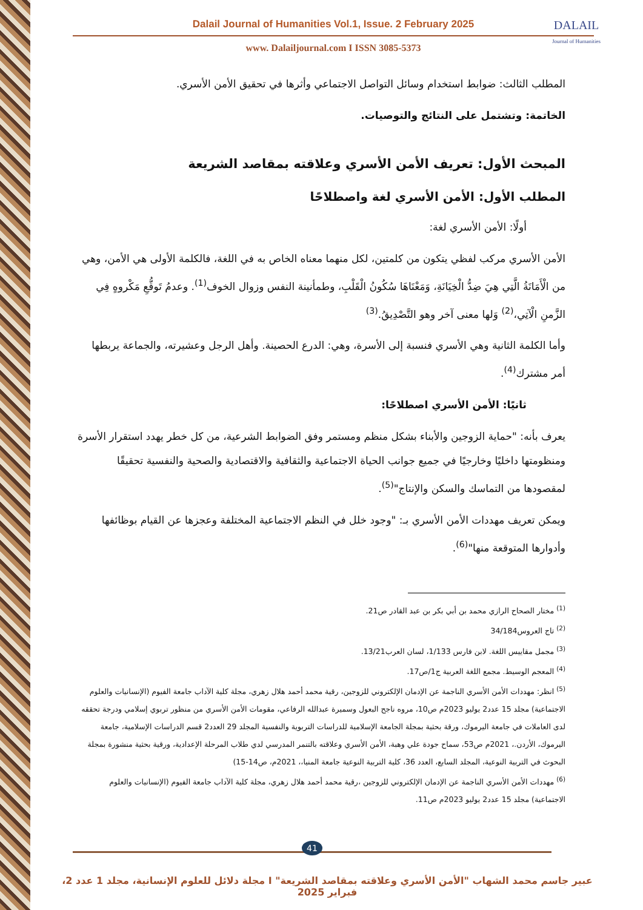DALAIL
Journal of Humanities
Dalail Journal of Humanities Vol.1, Issue. 2 February 2025
www. Dalailjournal.com I ISSN 3085-5373
المطلب الثالث: ضوابط استخدام وسائل التواصل الاجتماعي وأثرها في تحقيق الأمن الأسري.
الخاتمة: وتشتمل على النتائج والتوصيات.
المبحث الأول: تعريف الأمن الأسري وعلاقته بمقاصد الشريعة
المطلب الأول: الأمن الأسري لغة واصطلاحًا
أولًا: الأمن الأسري لغة:
الأمن الأسري مركب لفظي يتكون من كلمتين، لكل منهما معناه الخاص به في اللغة، فالكلمة الأولى هي الأمن، وهي من الْأَمَانَةُ الَّتِي هِيَ ضِدُّ الْخِيَانَةِ، وَمَعْنَاهَا سُكُونُ الْقَلْبِ، وطمأنينة النفس وزوال الخوف<sup>(1)</sup>. وعدمُ تَوقُّعِ مَكْروهٍ فِي الزَّمنِ الْآتِي،<sup>(2)</sup> وَلها معنى آخر وهو التَّصْدِيقُ.<sup>(3)</sup>
وأما الكلمة الثانية وهي الأسري فنسبة إلى الأسرة، وهي: الدرع الحصينة. وأهل الرجل وعشيرته، والجماعة يربطها أمر مشترك<sup>(4)</sup>.
ثانيًا: الأمن الأسري اصطلاحًا:
يعرف بأنه: "حماية الزوجين والأبناء بشكل منظم ومستمر وفق الضوابط الشرعية، من كل خطر يهدد استقرار الأسرة ومنظومتها داخليًا وخارجيًا في جميع جوانب الحياة الاجتماعية والثقافية والاقتصادية والصحية والنفسية تحقيقًا لمقصودها من التماسك والسكن والإنتاج"<sup>(5)</sup>.
ويمكن تعريف مهددات الأمن الأسري بـ: "وجود خلل في النظم الاجتماعية المختلفة وعجزها عن القيام بوظائفها وأدوارها المتوقعة منها"<sup>(6)</sup>.
<sup>(1)</sup> مختار الصحاح الرازي محمد بن أبي بكر بن عبد القادر ص21.
<sup>(2)</sup> تاج العروس34/184
<sup>(3)</sup> مجمل مقاييس اللغة. لابن فارس 1/133، لسان العرب13/21.
<sup>(4)</sup> المعجم الوسيط. مجمع اللغة العربية ج1/ص17.
<sup>(5)</sup> انظر: مهددات الأمن الأسري الناجمة عن الإدمان الإلكتروني للزوجين، رقية محمد أحمد هلال زهري، مجلة كلية الآداب جامعة الفيوم (الإنسانيات والعلوم الاجتماعية) مجلد 15 عدد2 يوليو 2023م ص10، مروه ناجح البعول وسميرة عبدالله الرفاعي، مقومات الأمن الأسري من منظور تربوي إسلامي ودرجة تحققه لدى العاملات في جامعة اليرموك، ورقة بحثية بمجلة الجامعة الإسلامية للدراسات التربوية والنفسية المجلد 29 العدد2 قسم الدراسات الإسلامية، جامعة اليرموك، الأردن.، 2021م ص53، سماح جودة علي وهبة، الأمن الأسري وعلاقته بالتنمر المدرسي لدي طلاب المرحلة الإعدادية، ورقية بحثية منشورة بمجلة البحوث في التربية النوعية، المجلد السابع، العدد 36، كلية التربية النوعية جامعة المنيا،، 2021م، ص14-15)
<sup>(6)</sup> مهددات الأمن الأسري الناجمة عن الإدمان الإلكتروني للزوجين ،رقية محمد أحمد هلال زهري، مجلة كلية الآداب جامعة الفيوم (الإنسانيات والعلوم الاجتماعية) مجلد 15 عدد2 يوليو 2023م ص11.
41
عبير جاسم محمد الشهاب "الأمن الأسري وعلاقته بمقاصد الشريعة" I مجلة دلائل للعلوم الإنسانية، مجلد 1 عدد 2، فبراير 2025